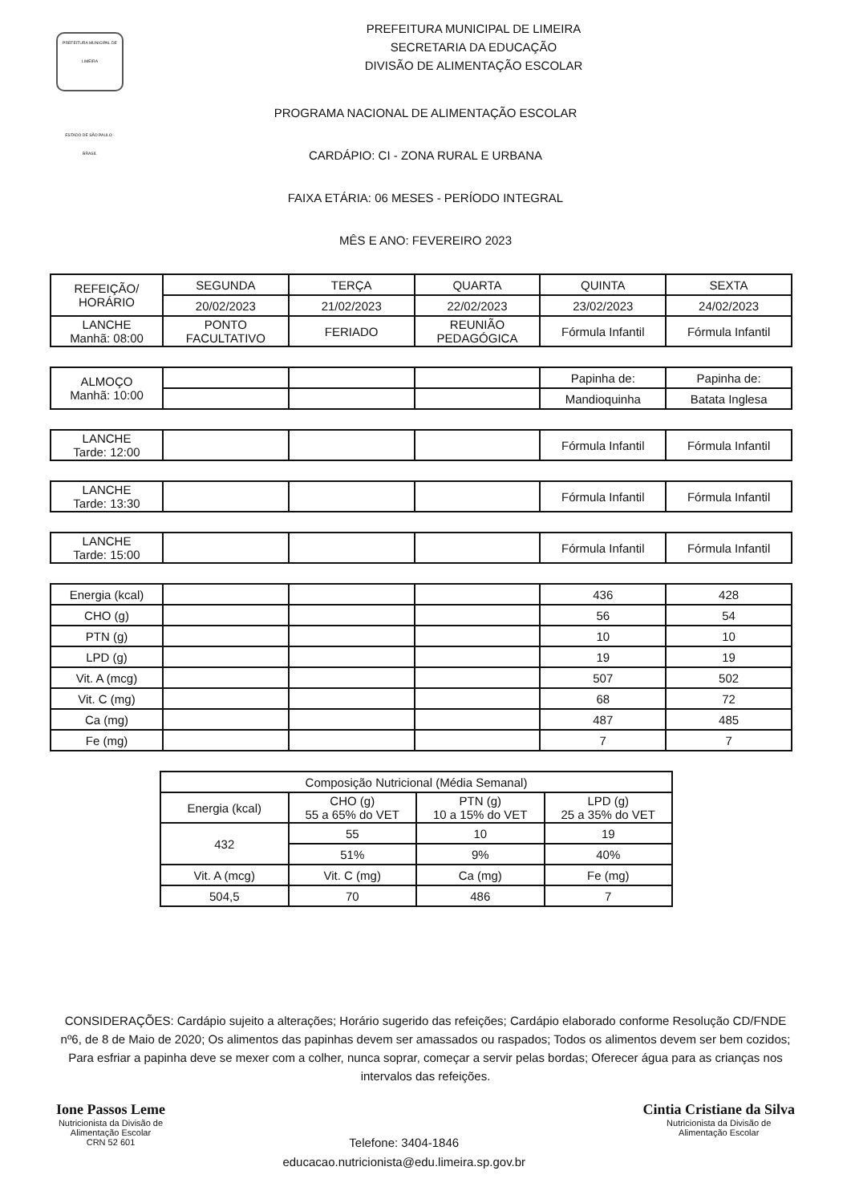PREFEITURA MUNICIPAL DE LIMEIRA
ESTADO DE SÃO PAULO - BRASIL
PREFEITURA MUNICIPAL DE LIMEIRA
SECRETARIA DA EDUCAÇÃO
DIVISÃO DE ALIMENTAÇÃO ESCOLAR
PROGRAMA NACIONAL DE ALIMENTAÇÃO ESCOLAR
CARDÁPIO: CI - ZONA RURAL E URBANA
FAIXA ETÁRIA: 06 MESES - PERÍODO INTEGRAL
MÊS E ANO: FEVEREIRO 2023
| REFEIÇÃO/ HORÁRIO | SEGUNDA | TERÇA | QUARTA | QUINTA | SEXTA |
| --- | --- | --- | --- | --- | --- |
| | 20/02/2023 | 21/02/2023 | 22/02/2023 | 23/02/2023 | 24/02/2023 |
| LANCHE Manhã: 08:00 | PONTO FACULTATIVO | FERIADO | REUNIÃO PEDAGÓGICA | Fórmula Infantil | Fórmula Infantil |
| ALMOÇO Manhã: 10:00 | | | | Papinha de: | Papinha de: |
| | | | | Mandioquinha | Batata Inglesa |
| LANCHE Tarde: 12:00 | | | | Fórmula Infantil | Fórmula Infantil |
| LANCHE Tarde: 13:30 | | | | Fórmula Infantil | Fórmula Infantil |
| LANCHE Tarde: 15:00 | | | | Fórmula Infantil | Fórmula Infantil |
| Energia (kcal) | | | | 436 | 428 |
| CHO (g) | | | | 56 | 54 |
| PTN (g) | | | | 10 | 10 |
| LPD (g) | | | | 19 | 19 |
| Vit. A (mcg) | | | | 507 | 502 |
| Vit. C (mg) | | | | 68 | 72 |
| Ca (mg) | | | | 487 | 485 |
| Fe (mg) | | | | 7 | 7 |
| Composição Nutricional (Média Semanal) | | | |
| --- | --- | --- | --- |
| Energia (kcal) | CHO (g) 55 a 65% do VET | PTN (g) 10 a 15% do VET | LPD (g) 25 a 35% do VET |
| 432 | 55 | 10 | 19 |
| | 51% | 9% | 40% |
| Vit. A (mcg) | Vit. C (mg) | Ca (mg) | Fe (mg) |
| 504,5 | 70 | 486 | 7 |
CONSIDERAÇÕES: Cardápio sujeito a alterações; Horário sugerido das refeições; Cardápio elaborado conforme Resolução CD/FNDE nº6, de 8 de Maio de 2020; Os alimentos das papinhas devem ser amassados ou raspados; Todos os alimentos devem ser bem cozidos; Para esfriar a papinha deve se mexer com a colher, nunca soprar, começar a servir pelas bordas; Oferecer água para as crianças nos intervalos das refeições.
Ione Passos Leme
Nutricionista da Divisão de
Alimentação Escolar
CRN 52 601
Telefone: 3404-1846
educacao.nutricionista@edu.limeira.sp.gov.br
Cintia Cristiane da Silva
Nutricionista da Divisão de
Alimentação Escolar